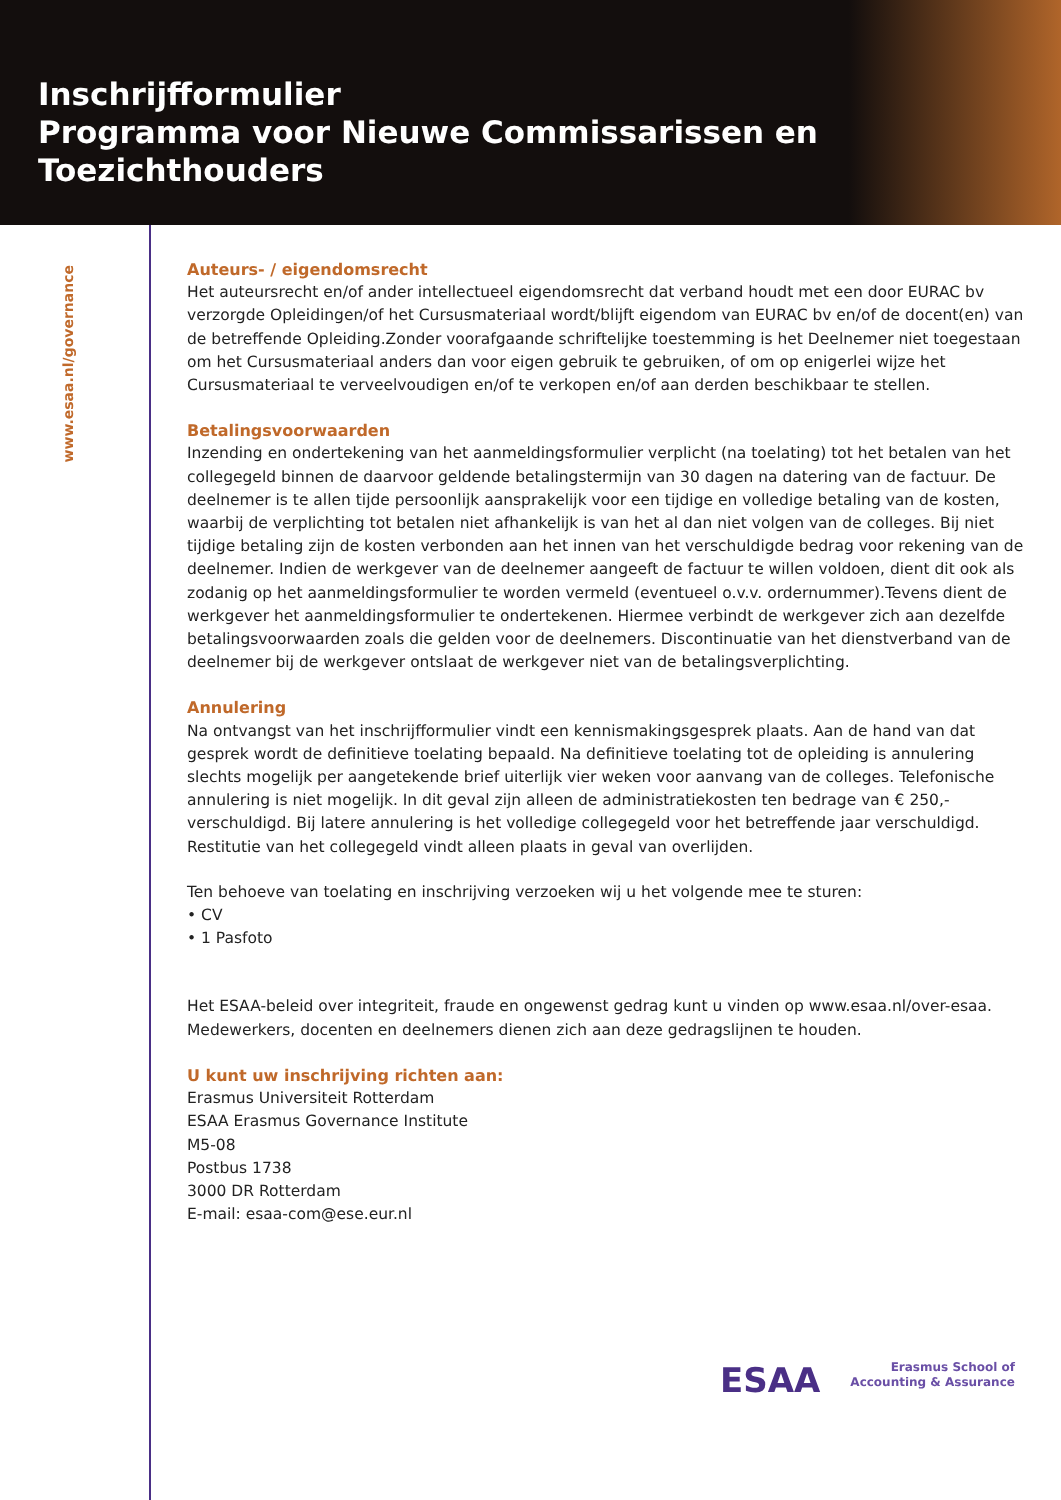Inschrijfformulier
Programma voor Nieuwe Commissarissen en Toezichthouders
www.esaa.nl/governance
Auteurs- / eigendomsrecht
Het auteursrecht en/of ander intellectueel eigendomsrecht dat verband houdt met een door EURAC bv verzorgde Opleidingen/of het Cursusmateriaal wordt/blijft eigendom van EURAC bv en/of de docent(en) van de betreffende Opleiding.Zonder voorafgaande schriftelijke toestemming is het Deelnemer niet toegestaan om het Cursusmateriaal anders dan voor eigen gebruik te gebruiken, of om op enigerlei wijze het Cursusmateriaal te verveelvoudigen en/of te verkopen en/of aan derden beschikbaar te stellen.
Betalingsvoorwaarden
Inzending en ondertekening van het aanmeldingsformulier verplicht (na toelating) tot het betalen van het collegegeld binnen de daarvoor geldende betalingstermijn van 30 dagen na datering van de factuur. De deelnemer is te allen tijde persoonlijk aansprakelijk voor een tijdige en volledige betaling van de kosten, waarbij de verplichting tot betalen niet afhankelijk is van het al dan niet volgen van de colleges. Bij niet tijdige betaling zijn de kosten verbonden aan het innen van het verschuldigde bedrag voor rekening van de deelnemer. Indien de werkgever van de deelnemer aangeeft de factuur te willen voldoen, dient dit ook als zodanig op het aanmeldingsformulier te worden vermeld (eventueel o.v.v. ordernummer).Tevens dient de werkgever het aanmeldingsformulier te ondertekenen. Hiermee verbindt de werkgever zich aan dezelfde betalingsvoorwaarden zoals die gelden voor de deelnemers. Discontinuatie van het dienstverband van de deelnemer bij de werkgever ontslaat de werkgever niet van de betalingsverplichting.
Annulering
Na ontvangst van het inschrijfformulier vindt een kennismakingsgesprek plaats. Aan de hand van dat gesprek wordt de definitieve toelating bepaald. Na definitieve toelating tot de opleiding is annulering slechts mogelijk per aangetekende brief uiterlijk vier weken voor aanvang van de colleges. Telefonische annulering is niet mogelijk. In dit geval zijn alleen de administratiekosten ten bedrage van € 250,- verschuldigd. Bij latere annulering is het volledige collegegeld voor het betreffende jaar verschuldigd. Restitutie van het collegegeld vindt alleen plaats in geval van overlijden.
Ten behoeve van toelating en inschrijving verzoeken wij u het volgende mee te sturen:
• CV
• 1 Pasfoto
Het ESAA-beleid over integriteit, fraude en ongewenst gedrag kunt u vinden op www.esaa.nl/over-esaa. Medewerkers, docenten en deelnemers dienen zich aan deze gedragslijnen te houden.
U kunt uw inschrijving richten aan:
Erasmus Universiteit Rotterdam
ESAA Erasmus Governance Institute
M5-08
Postbus 1738
3000 DR Rotterdam
E-mail: esaa-com@ese.eur.nl
ESAA Erasmus School of
Accounting & Assurance